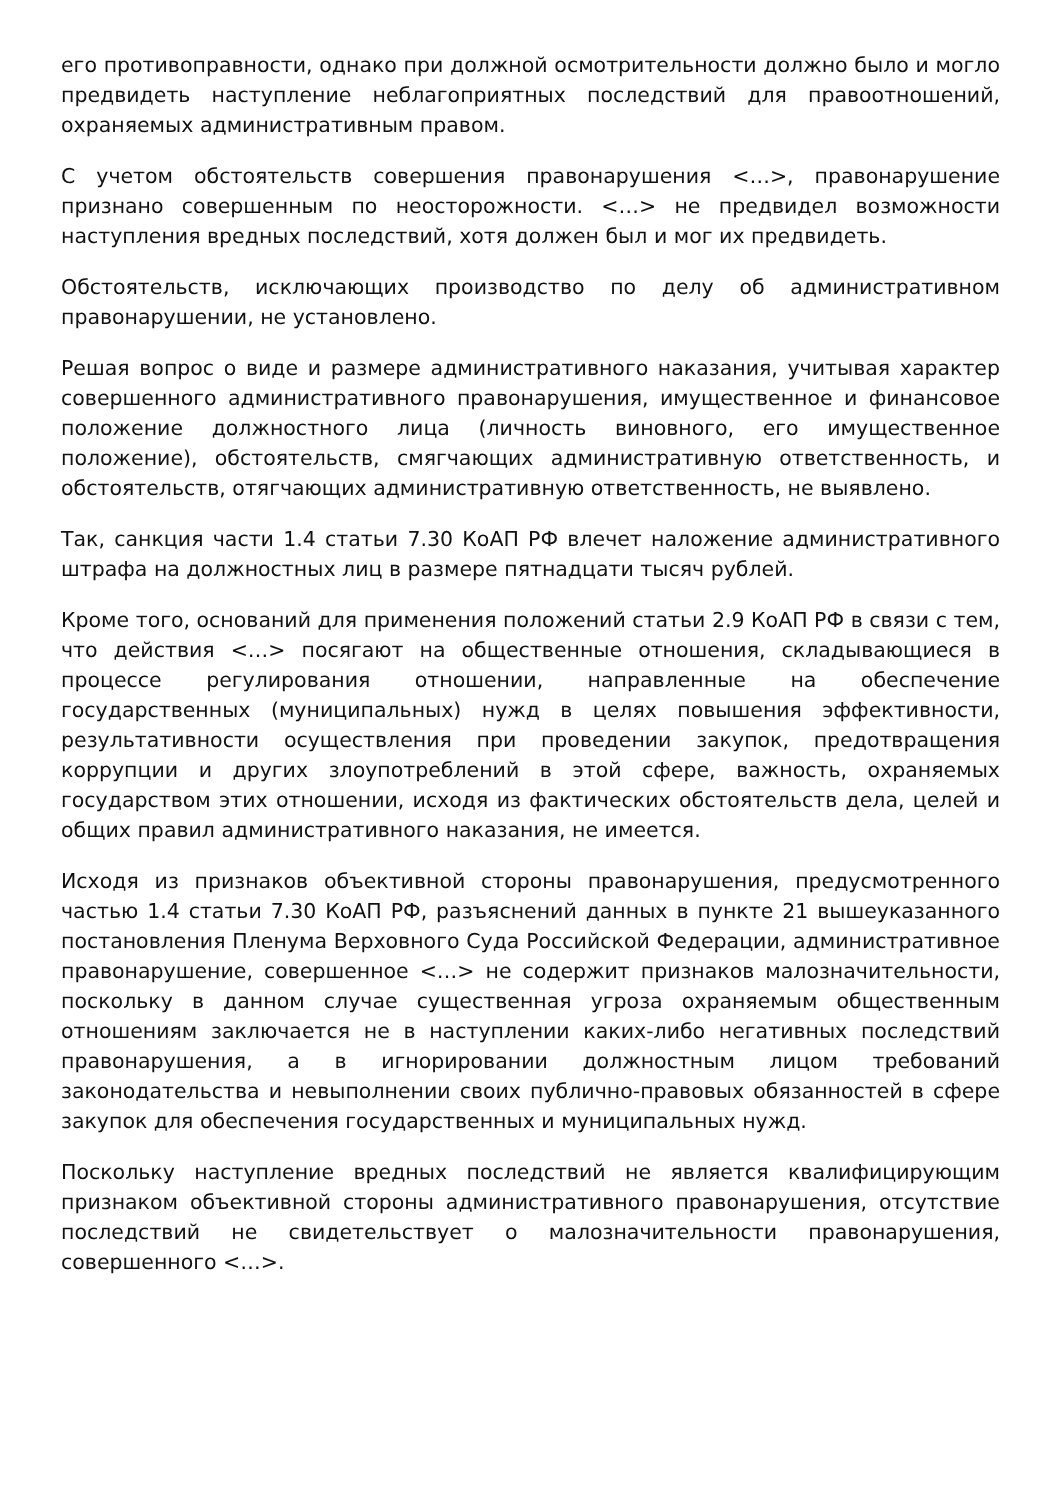его противоправности, однако при должной осмотрительности должно было и могло предвидеть наступление неблагоприятных последствий для правоотношений, охраняемых административным правом.
С учетом обстоятельств совершения правонарушения <…>, правонарушение признано совершенным по неосторожности. <…> не предвидел возможности наступления вредных последствий, хотя должен был и мог их предвидеть.
Обстоятельств, исключающих производство по делу об административном правонарушении, не установлено.
Решая вопрос о виде и размере административного наказания, учитывая характер совершенного административного правонарушения, имущественное и финансовое положение должностного лица (личность виновного, его имущественное положение), обстоятельств, смягчающих административную ответственность, и обстоятельств, отягчающих административную ответственность, не выявлено.
Так, санкция части 1.4 статьи 7.30 КоАП РФ влечет наложение административного штрафа на должностных лиц в размере пятнадцати тысяч рублей.
Кроме того, оснований для применения положений статьи 2.9 КоАП РФ в связи с тем, что действия <…> посягают на общественные отношения, складывающиеся в процессе регулирования отношении, направленные на обеспечение государственных (муниципальных) нужд в целях повышения эффективности, результативности осуществления при проведении закупок, предотвращения коррупции и других злоупотреблений в этой сфере, важность, охраняемых государством этих отношении, исходя из фактических обстоятельств дела, целей и общих правил административного наказания, не имеется.
Исходя из признаков объективной стороны правонарушения, предусмотренного частью 1.4 статьи 7.30 КоАП РФ, разъяснений данных в пункте 21 вышеуказанного постановления Пленума Верховного Суда Российской Федерации, административное правонарушение, совершенное <…> не содержит признаков малозначительности, поскольку в данном случае существенная угроза охраняемым общественным отношениям заключается не в наступлении каких-либо негативных последствий правонарушения, а в игнорировании должностным лицом требований законодательства и невыполнении своих публично-правовых обязанностей в сфере закупок для обеспечения государственных и муниципальных нужд.
Поскольку наступление вредных последствий не является квалифицирующим признаком объективной стороны административного правонарушения, отсутствие последствий не свидетельствует о малозначительности правонарушения, совершенного <…>.